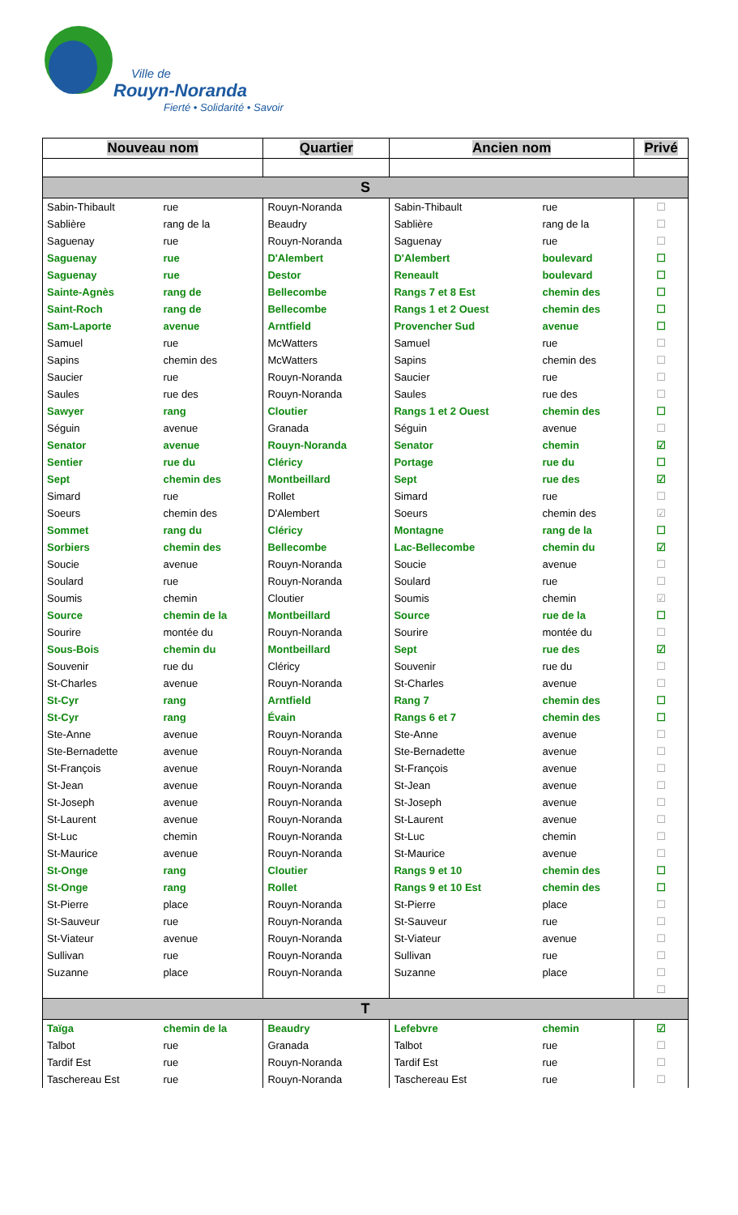Ville de
Rouyn-Noranda
Fierté • Solidarité • Savoir
| Nouveau nom | | Quartier | Ancien nom | | Privé |
| --- | --- | --- | --- | --- | --- |
| S | | | | | |
| Sabin-Thibault | rue | Rouyn-Noranda | Sabin-Thibault | rue | ☐ |
| Sablière | rang de la | Beaudry | Sablière | rang de la | ☐ |
| Saguenay | rue | Rouyn-Noranda | Saguenay | rue | ☐ |
| Saguenay | rue | D'Alembert | D'Alembert | boulevard | ☐ |
| Saguenay | rue | Destor | Reneault | boulevard | ☐ |
| Sainte-Agnès | rang de | Bellecombe | Rangs 7 et 8 Est | chemin des | ☐ |
| Saint-Roch | rang de | Bellecombe | Rangs 1 et 2 Ouest | chemin des | ☐ |
| Sam-Laporte | avenue | Arntfield | Provencher Sud | avenue | ☐ |
| Samuel | rue | McWatters | Samuel | rue | ☐ |
| Sapins | chemin des | McWatters | Sapins | chemin des | ☐ |
| Saucier | rue | Rouyn-Noranda | Saucier | rue | ☐ |
| Saules | rue des | Rouyn-Noranda | Saules | rue des | ☐ |
| Sawyer | rang | Cloutier | Rangs 1 et 2 Ouest | chemin des | ☐ |
| Séguin | avenue | Granada | Séguin | avenue | ☐ |
| Senator | avenue | Rouyn-Noranda | Senator | chemin | ☑ |
| Sentier | rue du | Cléricy | Portage | rue du | ☐ |
| Sept | chemin des | Montbeillard | Sept | rue des | ☑ |
| Simard | rue | Rollet | Simard | rue | ☐ |
| Soeurs | chemin des | D'Alembert | Soeurs | chemin des | ☑ |
| Sommet | rang du | Cléricy | Montagne | rang de la | ☐ |
| Sorbiers | chemin des | Bellecombe | Lac-Bellecombe | chemin du | ☑ |
| Soucie | avenue | Rouyn-Noranda | Soucie | avenue | ☐ |
| Soulard | rue | Rouyn-Noranda | Soulard | rue | ☐ |
| Soumis | chemin | Cloutier | Soumis | chemin | ☑ |
| Source | chemin de la | Montbeillard | Source | rue de la | ☐ |
| Sourire | montée du | Rouyn-Noranda | Sourire | montée du | ☐ |
| Sous-Bois | chemin du | Montbeillard | Sept | rue des | ☑ |
| Souvenir | rue du | Cléricy | Souvenir | rue du | ☐ |
| St-Charles | avenue | Rouyn-Noranda | St-Charles | avenue | ☐ |
| St-Cyr | rang | Arntfield | Rang 7 | chemin des | ☐ |
| St-Cyr | rang | Évain | Rangs 6 et 7 | chemin des | ☐ |
| Ste-Anne | avenue | Rouyn-Noranda | Ste-Anne | avenue | ☐ |
| Ste-Bernadette | avenue | Rouyn-Noranda | Ste-Bernadette | avenue | ☐ |
| St-François | avenue | Rouyn-Noranda | St-François | avenue | ☐ |
| St-Jean | avenue | Rouyn-Noranda | St-Jean | avenue | ☐ |
| St-Joseph | avenue | Rouyn-Noranda | St-Joseph | avenue | ☐ |
| St-Laurent | avenue | Rouyn-Noranda | St-Laurent | avenue | ☐ |
| St-Luc | chemin | Rouyn-Noranda | St-Luc | chemin | ☐ |
| St-Maurice | avenue | Rouyn-Noranda | St-Maurice | avenue | ☐ |
| St-Onge | rang | Cloutier | Rangs 9 et 10 | chemin des | ☐ |
| St-Onge | rang | Rollet | Rangs 9 et 10 Est | chemin des | ☐ |
| St-Pierre | place | Rouyn-Noranda | St-Pierre | place | ☐ |
| St-Sauveur | rue | Rouyn-Noranda | St-Sauveur | rue | ☐ |
| St-Viateur | avenue | Rouyn-Noranda | St-Viateur | avenue | ☐ |
| Sullivan | rue | Rouyn-Noranda | Sullivan | rue | ☐ |
| Suzanne | place | Rouyn-Noranda | Suzanne | place | ☐ |
| | | | | | ☐ |
| T | | | | | |
| Taïga | chemin de la | Beaudry | Lefebvre | chemin | ☑ |
| Talbot | rue | Granada | Talbot | rue | ☐ |
| Tardif Est | rue | Rouyn-Noranda | Tardif Est | rue | ☐ |
| Taschereau Est | rue | Rouyn-Noranda | Taschereau Est | rue | ☐ |